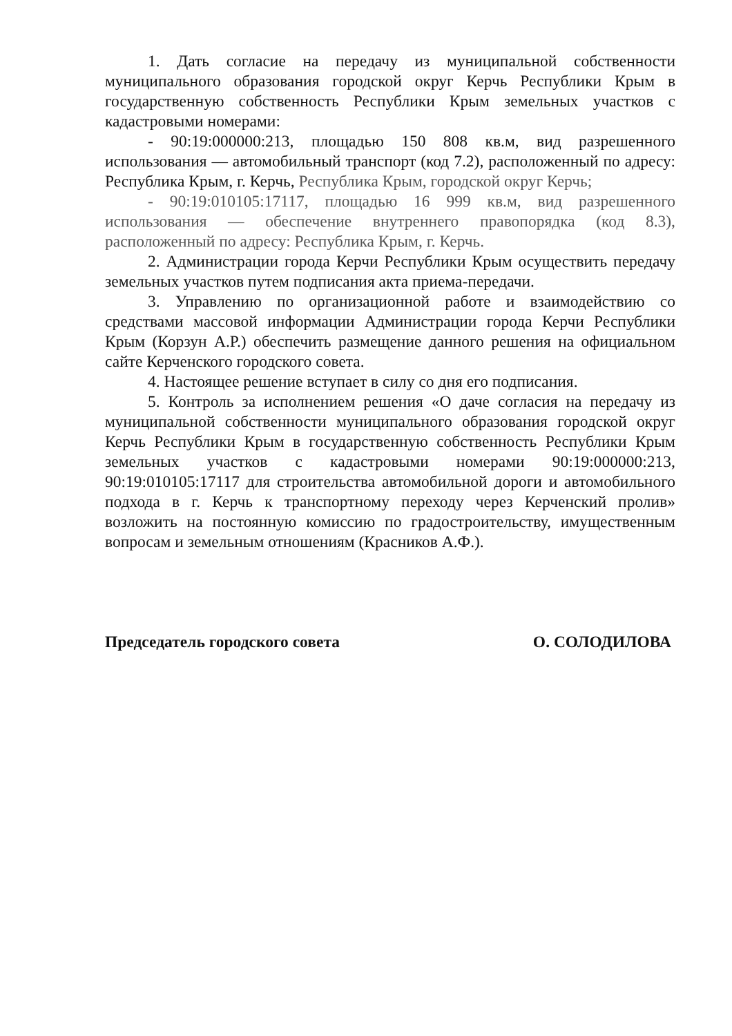1. Дать согласие на передачу из муниципальной собственности муниципального образования городской округ Керчь Республики Крым в государственную собственность Республики Крым земельных участков с кадастровыми номерами:
- 90:19:000000:213, площадью 150 808 кв.м, вид разрешенного использования — автомобильный транспорт (код 7.2), расположенный по адресу: Республика Крым, г. Керчь, Республика Крым, городской округ Керчь;
- 90:19:010105:17117, площадью 16 999 кв.м, вид разрешенного использования — обеспечение внутреннего правопорядка (код 8.3), расположенный по адресу: Республика Крым, г. Керчь.
2. Администрации города Керчи Республики Крым осуществить передачу земельных участков путем подписания акта приема-передачи.
3. Управлению по организационной работе и взаимодействию со средствами массовой информации Администрации города Керчи Республики Крым (Корзун А.Р.) обеспечить размещение данного решения на официальном сайте Керченского городского совета.
4. Настоящее решение вступает в силу со дня его подписания.
5. Контроль за исполнением решения «О даче согласия на передачу из муниципальной собственности муниципального образования городской округ Керчь Республики Крым в государственную собственность Республики Крым земельных участков с кадастровыми номерами 90:19:000000:213, 90:19:010105:17117 для строительства автомобильной дороги и автомобильного подхода в г. Керчь к транспортному переходу через Керченский пролив» возложить на постоянную комиссию по градостроительству, имущественным вопросам и земельным отношениям (Красников А.Ф.).
Председатель городского совета О. СОЛОДИЛОВА